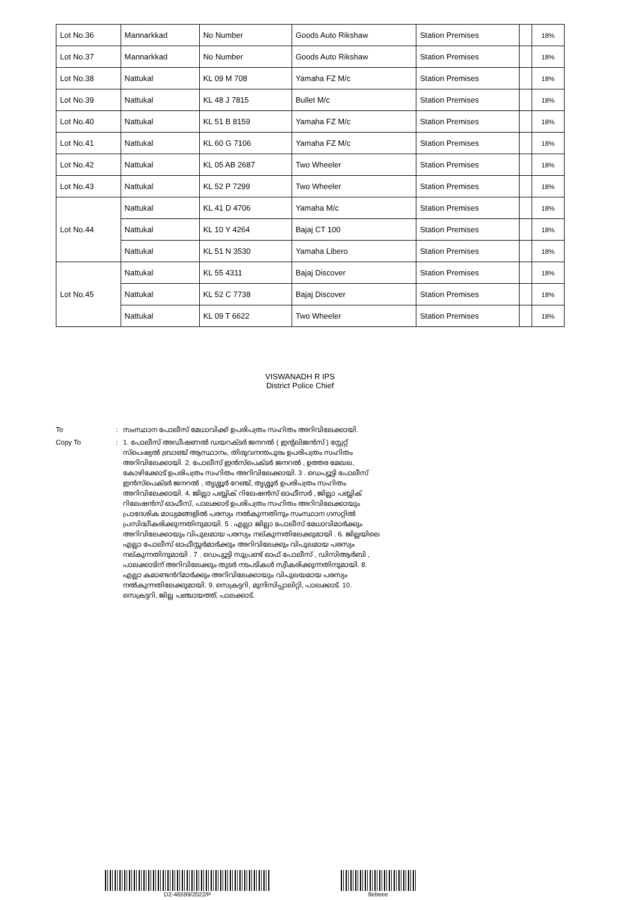| Lot No.36 | Mannarkkad | No Number | Goods Auto Rikshaw | Station Premises | | 18% |
| Lot No.37 | Mannarkkad | No Number | Goods Auto Rikshaw | Station Premises | | 18% |
| Lot No.38 | Nattukal | KL 09 M 708 | Yamaha FZ M/c | Station Premises | | 18% |
| Lot No.39 | Nattukal | KL 48 J 7815 | Bullet M/c | Station Premises | | 18% |
| Lot No.40 | Nattukal | KL 51 B 8159 | Yamaha FZ M/c | Station Premises | | 18% |
| Lot No.41 | Nattukal | KL 60 G 7106 | Yamaha FZ M/c | Station Premises | | 18% |
| Lot No.42 | Nattukal | KL 05 AB 2687 | Two Wheeler | Station Premises | | 18% |
| Lot No.43 | Nattukal | KL 52 P 7299 | Two Wheeler | Station Premises | | 18% |
| Lot No.44 | Nattukal | KL 41 D 4706 | Yamaha M/c | Station Premises | | 18% |
| | Nattukal | KL 10 Y 4264 | Bajaj CT 100 | Station Premises | | 18% |
| | Nattukal | KL 51 N 3530 | Yamaha Libero | Station Premises | | 18% |
| Lot No.45 | Nattukal | KL 55 4311 | Bajaj Discover | Station Premises | | 18% |
| | Nattukal | KL 52 C 7738 | Bajaj Discover | Station Premises | | 18% |
| | Nattukal | KL 09 T 6622 | Two Wheeler | Station Premises | | 18% |
VISWANADH R IPS
District Police Chief
To : സംസ്ഥാന പോലീസ് മേധാവിക്ക് ഉപരിപത്രം സഹിതം അറിവിലേക്കായി.
Copy To : 1. പോലീസ് അഡീഷണൽ ഡയറക്ടർ ജനറൽ ( ഇന്റലിജൻസ് ) സ്റ്റേറ്റ് സ്പെഷ്യൽ ബ്രാഞ്ച് ആസ്ഥാനം, തിരുവനന്തപുരം ഉപരിപത്രം സഹിതം അറിവിലേക്കായി. 2. പോലീസ് ഇൻസ്പെക്ടർ ജനറൽ , ഉത്തര മേഖല, കോഴിക്കോട് ഉപരിപത്രം സഹിതം അറിവിലേക്കായി. 3 . ഡെപ്യൂട്ടി പോലീസ് ഇൻസ്പെക്ടർ ജനറൽ , തൃശ്ശൂർ റേഞ്ച്, തൃശ്ശൂർ ഉപരിപത്രം സഹിതം അറിവിലേക്കായി. 4. ജില്ലാ പബ്ലിക് റിലേഷൻസ് ഓഫീസർ , ജില്ലാ പബ്ലിക് റിലേഷൻസ് ഓഫീസ്, പാലക്കാട് ഉപരിപത്രം സഹിതം അറിവിലേക്കായും പ്രാദേശിക മാധ്യമങ്ങളിൽ പരസ്യം നൽകുന്നതിനും സംസ്ഥാന ഗസറ്റിൽ പ്രസിദ്ധീകരിക്കുന്നതിനുമായി. 5 . എല്ലാ ജില്ലാ പോലീസ് മേധാവിമാർക്കും അറിവിലേക്കായും വിപുലമായ പരസ്യം നല്കുന്നതിലേക്കുമായി . 6. ജില്ലയിലെ എല്ലാ പോലീസ് ഓഫീസ്സർമാർക്കും അറിവിലേക്കും വിപുലമായ പരസ്യം നല്കുന്നതിനുമായി . 7 . ഡെപ്യൂട്ടി സൂപ്രണ്ട് ഓഫ് പോലീസ് , ഡിസിആർബി , പാലക്കാടിന് അറിവിലേക്കും തുടർ നടപടികൾ സ്വീകരിക്കുന്നതിനുമായി. 8. എല്ലാ കമാണ്ടൻറ്മാർക്കും അറിവിലേക്കായും വിപുലയമായ പരസ്യം നൽകുന്നതിലേക്കുമായി. 9. സെക്രട്ടറി, മുനിസിപ്പാലിറ്റി, പാലക്കാട്. 10. സെക്രട്ടറി, ജില്ല പഞ്ചായത്ത്, പാലക്കാട്.
D2-46599/2022/P 8ebeee